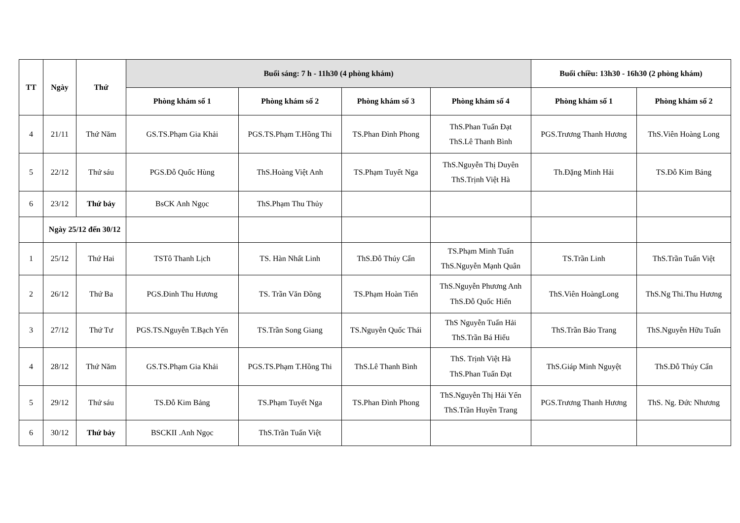| TT | Ngày | Thứ | Buổi sáng: 7 h - 11h30 (4 phòng khám) | | | | Buổi chiều: 13h30 - 16h30 (2 phòng khám) | |
| --- | --- | --- | --- | --- | --- | --- | --- | --- |
| | | | Phòng khám số 1 | Phòng khám số 2 | Phòng khám số 3 | Phòng khám số 4 | Phòng khám số 1 | Phòng khám số 2 |
| 4 | 21/11 | Thứ Năm | GS.TS.Phạm Gia Khải | PGS.TS.Phạm T.Hồng Thi | TS.Phan Đình Phong | ThS.Phan Tuấn Đạt ThS.Lê Thanh Bình | PGS.Trương Thanh Hương | ThS.Viên Hoàng Long |
| 5 | 22/12 | Thứ sáu | PGS.Đỗ Quốc Hùng | ThS.Hoàng Việt Anh | TS.Phạm Tuyết Nga | ThS.Nguyễn Thị Duyên ThS.Trịnh Việt Hà | Th.Đặng Minh Hải | TS.Đỗ Kim Bảng |
| 6 | 23/12 | Thứ bảy | BsCK Anh Ngọc | ThS.Phạm Thu Thủy | | | | |
| | Ngày 25/12 đến 30/12 | | | | | | | |
| 1 | 25/12 | Thứ Hai | TSTô Thanh Lịch | TS. Hàn Nhất Linh | ThS.Đỗ Thúy Cẩn | TS.Phạm Minh Tuấn ThS.Nguyễn Mạnh Quân | TS.Trần Linh | ThS.Trần Tuấn Việt |
| 2 | 26/12 | Thứ Ba | PGS.Đinh Thu Hương | TS. Trần Văn Đồng | TS.Phạm Hoàn Tiến | ThS.Nguyễn Phương Anh ThS.Đỗ Quốc Hiển | ThS.Viên HoàngLong | ThS.Ng Thi.Thu Hương |
| 3 | 27/12 | Thứ Tư | PGS.TS.Nguyễn T.Bạch Yến | TS.Trần Song Giang | TS.Nguyễn Quốc Thái | ThS Nguyễn Tuấn Hải ThS.Trần Bá Hiếu | ThS.Trần Bảo Trang | ThS.Nguyễn Hữu Tuấn |
| 4 | 28/12 | Thứ Năm | GS.TS.Phạm Gia Khải | PGS.TS.Phạm T.Hồng Thi | ThS.Lê Thanh Bình | ThS. Trịnh Việt Hà ThS.Phan Tuấn Đạt | ThS.Giáp Minh Nguyệt | ThS.Đỗ Thúy Cẩn |
| 5 | 29/12 | Thứ sáu | TS.Đỗ Kim Bảng | TS.Phạm Tuyết Nga | TS.Phan Đình Phong | ThS.Nguyễn Thị Hải Yến ThS.Trần Huyền Trang | PGS.Trương Thanh Hương | ThS. Ng. Đức Nhương |
| 6 | 30/12 | Thứ bảy | BSCKII .Anh Ngọc | ThS.Trần Tuấn Việt | | | | |